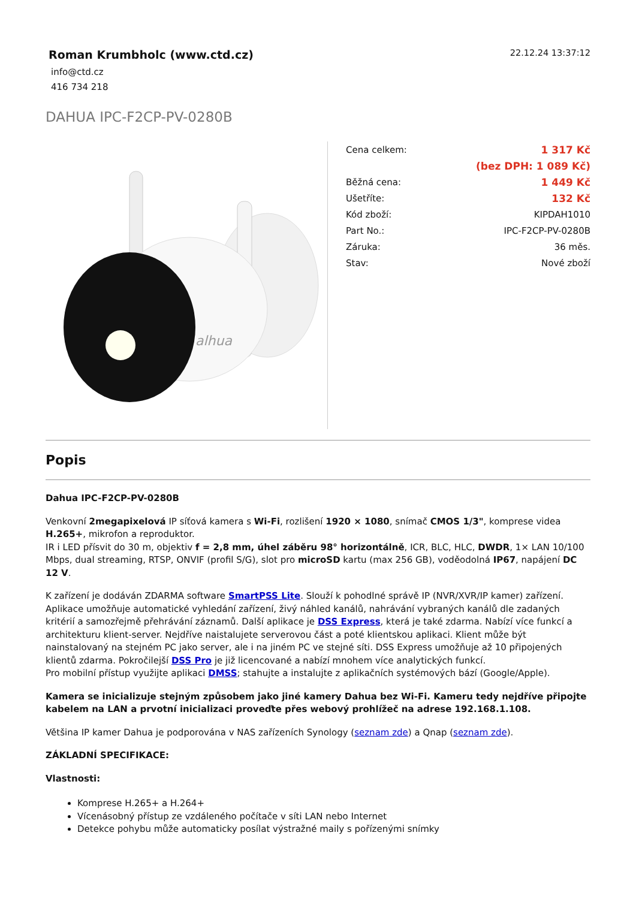Roman Krumbholc (www.ctd.cz)
info@ctd.cz
416 734 218
22.12.24 13:37:12
DAHUA IPC-F2CP-PV-0280B
alhua
| Cena celkem: | 1 317 Kč |
| | (bez DPH: 1 089 Kč) |
| Běžná cena: | 1 449 Kč |
| Ušetříte: | 132 Kč |
| Kód zboží: | KIPDAH1010 |
| Part No.: | IPC-F2CP-PV-0280B |
| Záruka: | 36 měs. |
| Stav: | Nové zboží |
Popis
Dahua IPC-F2CP-PV-0280B
Venkovní 2megapixelová IP síťová kamera s Wi-Fi, rozlišení 1920 × 1080, snímač CMOS 1/3", komprese videa H.265+, mikrofon a reproduktor.
IR i LED přísvit do 30 m, objektiv f = 2,8 mm, úhel záběru 98° horizontálně, ICR, BLC, HLC, DWDR, 1× LAN 10/100 Mbps, dual streaming, RTSP, ONVIF (profil S/G), slot pro microSD kartu (max 256 GB), voděodolná IP67, napájení DC 12 V.
K zařízení je dodáván ZDARMA software SmartPSS Lite. Slouží k pohodlné správě IP (NVR/XVR/IP kamer) zařízení. Aplikace umožňuje automatické vyhledání zařízení, živý náhled kanálů, nahrávání vybraných kanálů dle zadaných kritérií a samozřejmě přehrávání záznamů. Další aplikace je DSS Express, která je také zdarma. Nabízí více funkcí a architekturu klient-server. Nejdříve naistalujete serverovou část a poté klientskou aplikaci. Klient může být nainstalovaný na stejném PC jako server, ale i na jiném PC ve stejné síti. DSS Express umožňuje až 10 připojených klientů zdarma. Pokročilejší DSS Pro je již licencované a nabízí mnohem více analytických funkcí.
Pro mobilní přístup využijte aplikaci DMSS; stahujte a instalujte z aplikačních systémových bází (Google/Apple).
Kamera se inicializuje stejným způsobem jako jiné kamery Dahua bez Wi-Fi. Kameru tedy nejdříve připojte kabelem na LAN a prvotní inicializaci proveďte přes webový prohlížeč na adrese 192.168.1.108.
Většina IP kamer Dahua je podporována v NAS zařízeních Synology (seznam zde) a Qnap (seznam zde).
ZÁKLADNÍ SPECIFIKACE:
Vlastnosti:
Komprese H.265+ a H.264+
Vícenásobný přístup ze vzdáleného počítače v síti LAN nebo Internet
Detekce pohybu může automaticky posílat výstražné maily s pořízenými snímky